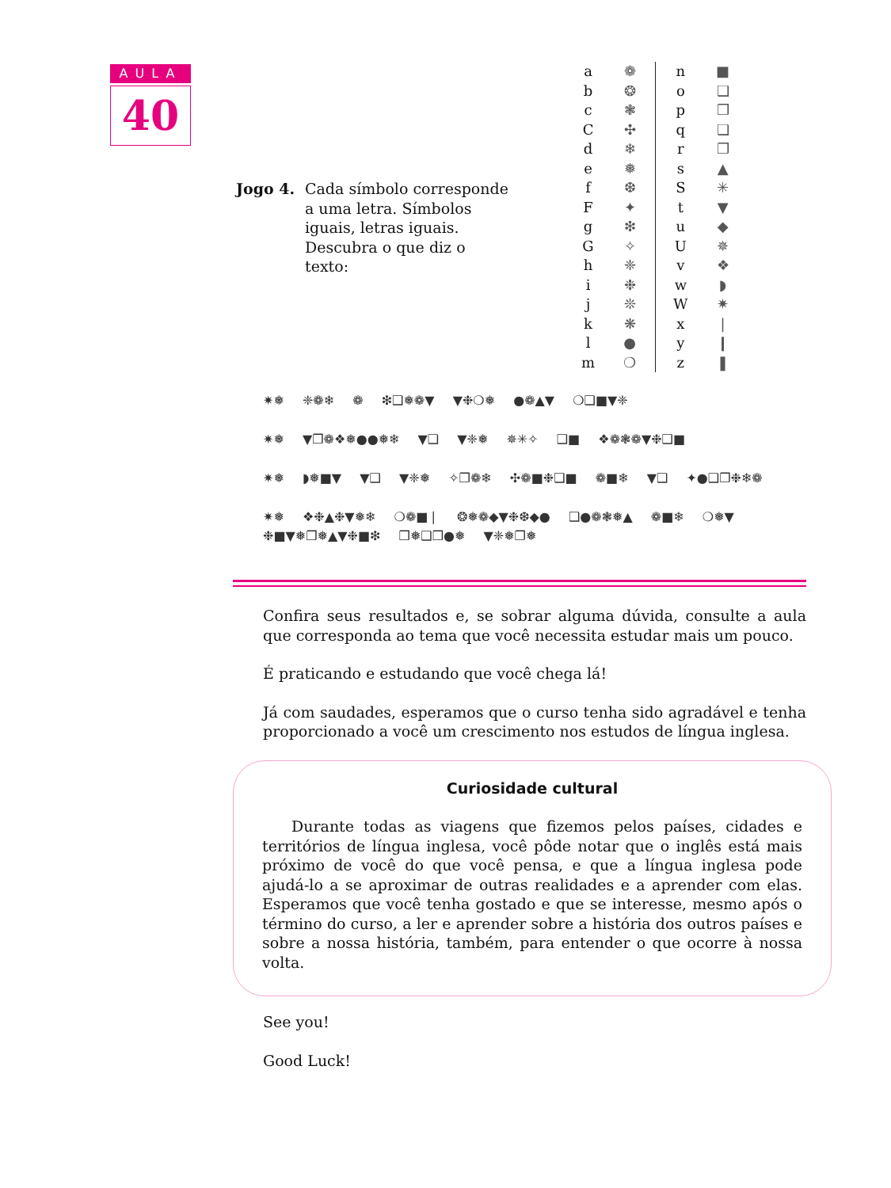AULA
40
Jogo 4. Cada símbolo corresponde a uma letra. Símbolos iguais, letras iguais. Descubra o que diz o texto:
| a | ❁ | | n | ■ |
| b | ❂ | | o | ❑ |
| c | ❃ | | p | ❒ |
| C | ✣ | | q | ❏ |
| d | ❄ | | r | ❐ |
| e | ❅ | | s | ▲ |
| f | ❆ | | S | ✳ |
| F | ✦ | | t | ▼ |
| g | ❇ | | u | ◆ |
| G | ✧ | | U | ✵ |
| h | ❈ | | v | ❖ |
| i | ❉ | | w | ◗ |
| j | ❊ | | W | ✷ |
| k | ❋ | | x | ❘ |
| l | ● | | y | ❙ |
| m | ❍ | | z | ❚ |
✷❅ ❈❁❄ ❁ ❇❑❅❁▼ ▼❉❍❅ ●❁▲▼ ❍❑■▼❈
✷❅ ▼❐❁❖❅●●❅❄ ▼❑ ▼❈❅ ✵✳✧ ❑■ ❖❁❃❁▼❉❑■
✷❅ ◗❅■▼ ▼❑ ▼❈❅ ✧❐❁❄ ✣❁■❉❑■ ❁■❄ ▼❑ ✦●❑❐❉❄❁
✷❅ ❖❉▲❉▼❅❄ ❍❁■❘ ❂❅❁◆▼❉❆◆● ❑●❁❃❅▲ ❁■❄ ❍❅▼ ❉■▼❅❐❅▲▼❉■❇ ❒❅❑❒●❅ ▼❈❅❐❅
Confira seus resultados e, se sobrar alguma dúvida, consulte a aula que corresponda ao tema que você necessita estudar mais um pouco.
É praticando e estudando que você chega lá!
Já com saudades, esperamos que o curso tenha sido agradável e tenha proporcionado a você um crescimento nos estudos de língua inglesa.
Curiosidade cultural
Durante todas as viagens que fizemos pelos países, cidades e territórios de língua inglesa, você pôde notar que o inglês está mais próximo de você do que você pensa, e que a língua inglesa pode ajudá-lo a se aproximar de outras realidades e a aprender com elas. Esperamos que você tenha gostado e que se interesse, mesmo após o término do curso, a ler e aprender sobre a história dos outros países e sobre a nossa história, também, para entender o que ocorre à nossa volta.
See you!
Good Luck!